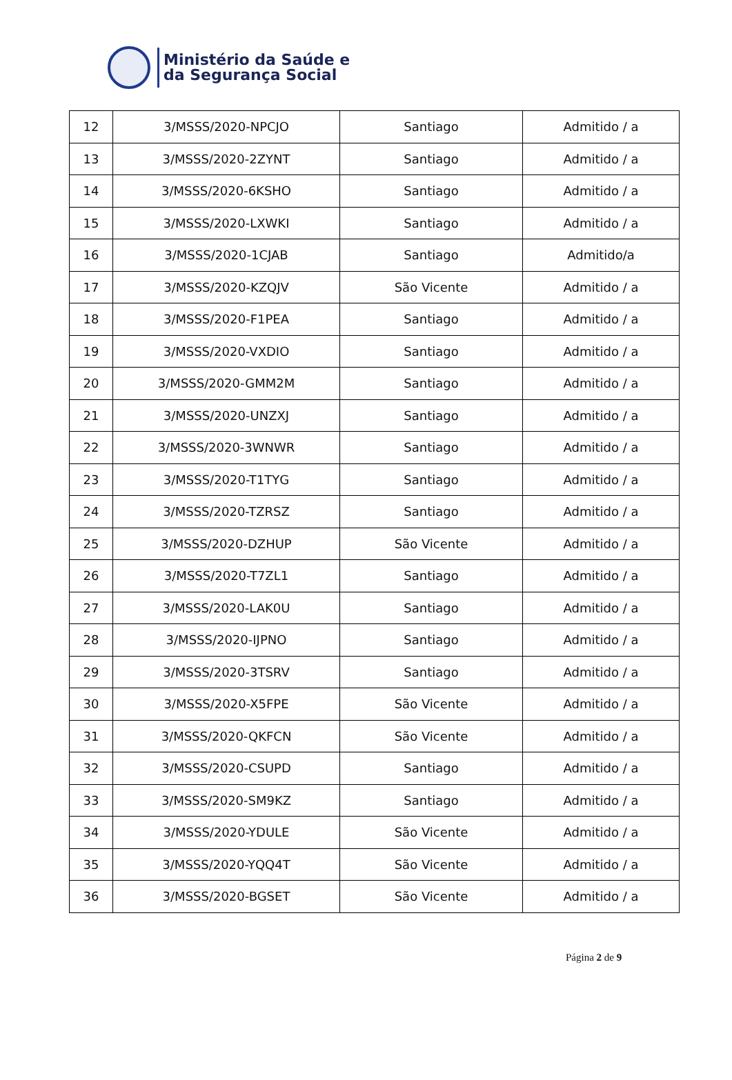Ministério da Saúde e
da Segurança Social
| 12 | 3/MSSS/2020-NPCJO | Santiago | Admitido / a |
| 13 | 3/MSSS/2020-2ZYNT | Santiago | Admitido / a |
| 14 | 3/MSSS/2020-6KSHO | Santiago | Admitido / a |
| 15 | 3/MSSS/2020-LXWKI | Santiago | Admitido / a |
| 16 | 3/MSSS/2020-1CJAB | Santiago | Admitido/a |
| 17 | 3/MSSS/2020-KZQJV | São Vicente | Admitido / a |
| 18 | 3/MSSS/2020-F1PEA | Santiago | Admitido / a |
| 19 | 3/MSSS/2020-VXDIO | Santiago | Admitido / a |
| 20 | 3/MSSS/2020-GMM2M | Santiago | Admitido / a |
| 21 | 3/MSSS/2020-UNZXJ | Santiago | Admitido / a |
| 22 | 3/MSSS/2020-3WNWR | Santiago | Admitido / a |
| 23 | 3/MSSS/2020-T1TYG | Santiago | Admitido / a |
| 24 | 3/MSSS/2020-TZRSZ | Santiago | Admitido / a |
| 25 | 3/MSSS/2020-DZHUP | São Vicente | Admitido / a |
| 26 | 3/MSSS/2020-T7ZL1 | Santiago | Admitido / a |
| 27 | 3/MSSS/2020-LAK0U | Santiago | Admitido / a |
| 28 | 3/MSSS/2020-IJPNO | Santiago | Admitido / a |
| 29 | 3/MSSS/2020-3TSRV | Santiago | Admitido / a |
| 30 | 3/MSSS/2020-X5FPE | São Vicente | Admitido / a |
| 31 | 3/MSSS/2020-QKFCN | São Vicente | Admitido / a |
| 32 | 3/MSSS/2020-CSUPD | Santiago | Admitido / a |
| 33 | 3/MSSS/2020-SM9KZ | Santiago | Admitido / a |
| 34 | 3/MSSS/2020-YDULE | São Vicente | Admitido / a |
| 35 | 3/MSSS/2020-YQQ4T | São Vicente | Admitido / a |
| 36 | 3/MSSS/2020-BGSET | São Vicente | Admitido / a |
Página 2 de 9